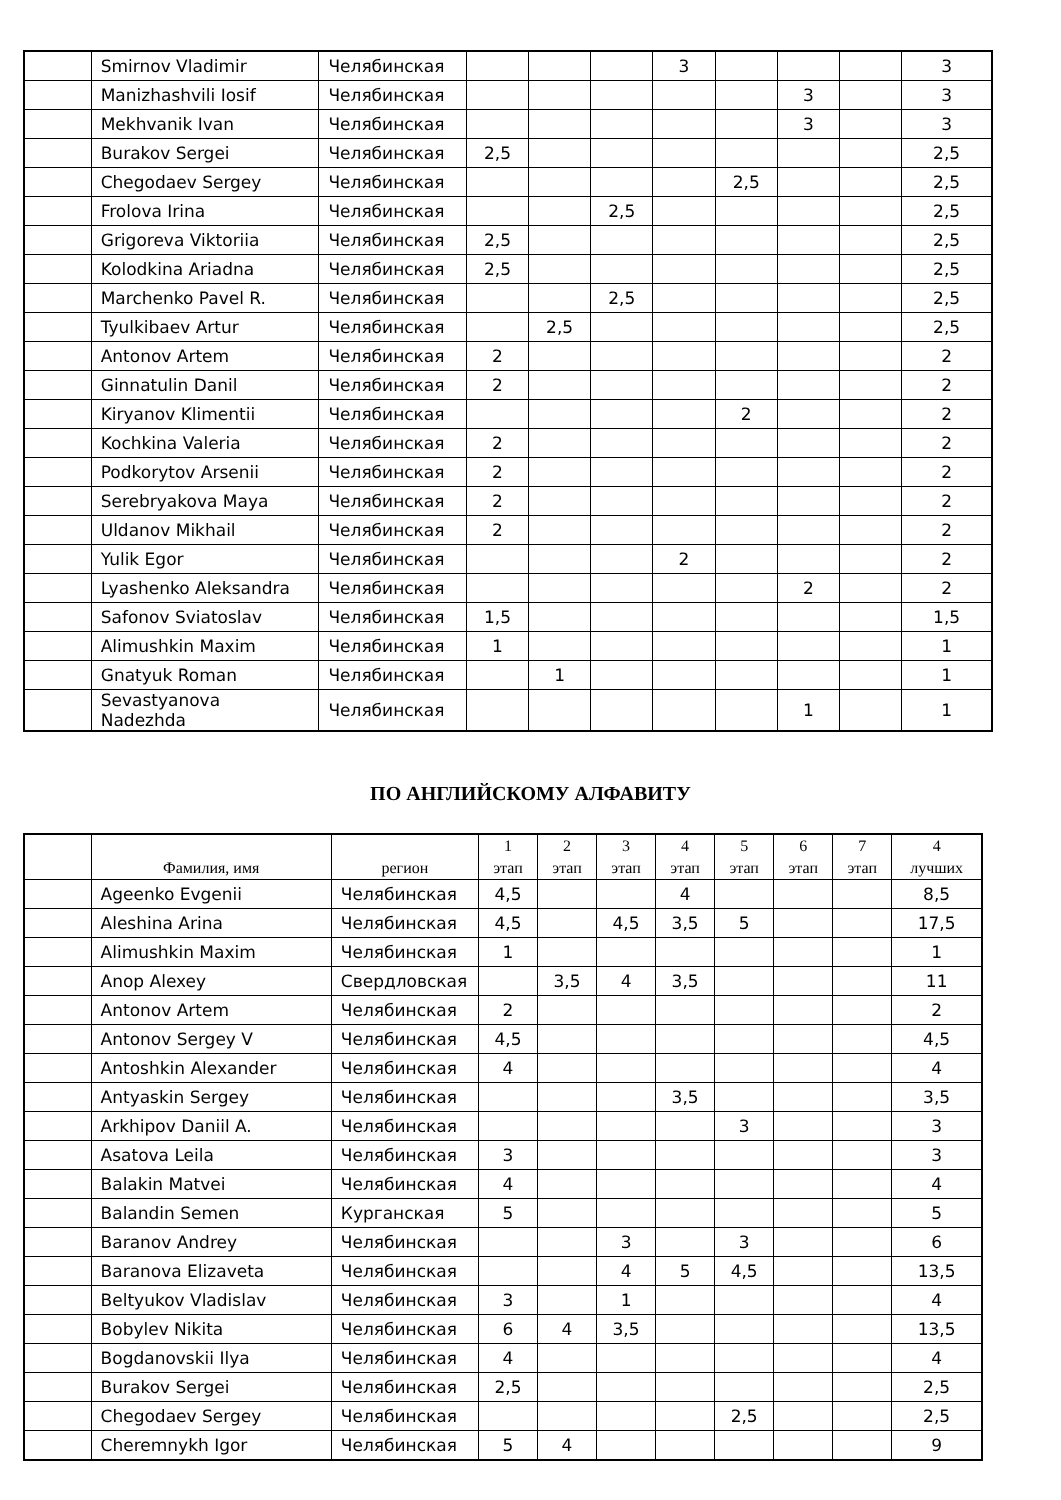| | Smirnov Vladimir | Челябинская | | | | 3 | | | | 3 |
| | Manizhashvili Iosif | Челябинская | | | | | | 3 | | 3 |
| | Mekhvanik Ivan | Челябинская | | | | | | 3 | | 3 |
| | Burakov Sergei | Челябинская | 2,5 | | | | | | | 2,5 |
| | Chegodaev Sergey | Челябинская | | | | | 2,5 | | | 2,5 |
| | Frolova Irina | Челябинская | | | 2,5 | | | | | 2,5 |
| | Grigoreva Viktoriia | Челябинская | 2,5 | | | | | | | 2,5 |
| | Kolodkina Ariadna | Челябинская | 2,5 | | | | | | | 2,5 |
| | Marchenko Pavel R. | Челябинская | | | 2,5 | | | | | 2,5 |
| | Tyulkibaev Artur | Челябинская | | 2,5 | | | | | | 2,5 |
| | Antonov Artem | Челябинская | 2 | | | | | | | 2 |
| | Ginnatulin Danil | Челябинская | 2 | | | | | | | 2 |
| | Kiryanov Klimentii | Челябинская | | | | | 2 | | | 2 |
| | Kochkina Valeria | Челябинская | 2 | | | | | | | 2 |
| | Podkorytov Arsenii | Челябинская | 2 | | | | | | | 2 |
| | Serebryakova Maya | Челябинская | 2 | | | | | | | 2 |
| | Uldanov Mikhail | Челябинская | 2 | | | | | | | 2 |
| | Yulik Egor | Челябинская | | | | 2 | | | | 2 |
| | Lyashenko Aleksandra | Челябинская | | | | | | 2 | | 2 |
| | Safonov Sviatoslav | Челябинская | 1,5 | | | | | | | 1,5 |
| | Alimushkin Maxim | Челябинская | 1 | | | | | | | 1 |
| | Gnatyuk Roman | Челябинская | | 1 | | | | | | 1 |
| | Sevastyanova Nadezhda | Челябинская | | | | | | 1 | | 1 |
ПО АНГЛИЙСКОМУ АЛФАВИТУ
| | Фамилия, имя | регион | 1 этап | 2 этап | 3 этап | 4 этап | 5 этап | 6 этап | 7 этап | 4 лучших |
| --- | --- | --- | --- | --- | --- | --- | --- | --- | --- | --- |
| | Ageenko Evgenii | Челябинская | 4,5 | | | 4 | | | | 8,5 |
| | Aleshina Arina | Челябинская | 4,5 | | 4,5 | 3,5 | 5 | | | 17,5 |
| | Alimushkin Maxim | Челябинская | 1 | | | | | | | 1 |
| | Anop Alexey | Свердловская | | 3,5 | 4 | 3,5 | | | | 11 |
| | Antonov Artem | Челябинская | 2 | | | | | | | 2 |
| | Antonov Sergey V | Челябинская | 4,5 | | | | | | | 4,5 |
| | Antoshkin Alexander | Челябинская | 4 | | | | | | | 4 |
| | Antyaskin Sergey | Челябинская | | | | 3,5 | | | | 3,5 |
| | Arkhipov Daniil A. | Челябинская | | | | | 3 | | | 3 |
| | Asatova Leila | Челябинская | 3 | | | | | | | 3 |
| | Balakin Matvei | Челябинская | 4 | | | | | | | 4 |
| | Balandin Semen | Курганская | 5 | | | | | | | 5 |
| | Baranov Andrey | Челябинская | | | 3 | | 3 | | | 6 |
| | Baranova Elizaveta | Челябинская | | | 4 | 5 | 4,5 | | | 13,5 |
| | Beltyukov Vladislav | Челябинская | 3 | | 1 | | | | | 4 |
| | Bobylev Nikita | Челябинская | 6 | 4 | 3,5 | | | | | 13,5 |
| | Bogdanovskii Ilya | Челябинская | 4 | | | | | | | 4 |
| | Burakov Sergei | Челябинская | 2,5 | | | | | | | 2,5 |
| | Chegodaev Sergey | Челябинская | | | | | 2,5 | | | 2,5 |
| | Cheremnykh Igor | Челябинская | 5 | 4 | | | | | | 9 |